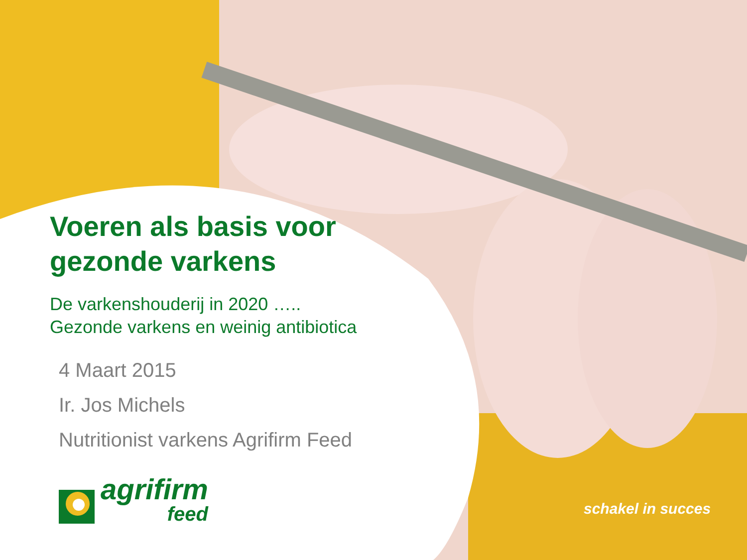Voeren als basis voor
gezonde varkens
De varkenshouderij in 2020 …..
Gezonde varkens en weinig antibiotica
4 Maart 2015
Ir. Jos Michels
Nutritionist varkens Agrifirm Feed
agrifirm
feed
schakel in succes